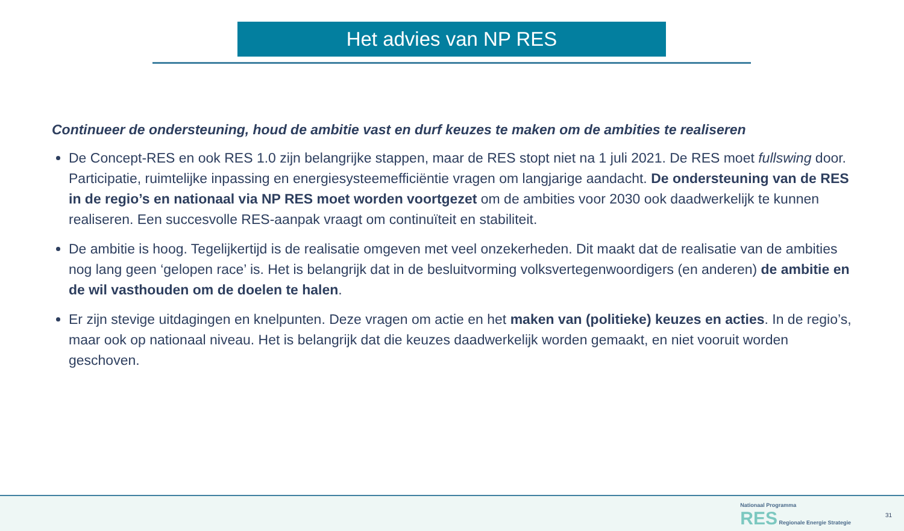Het advies van NP RES
Continueer de ondersteuning, houd de ambitie vast en durf keuzes te maken om de ambities te realiseren
De Concept-RES en ook RES 1.0 zijn belangrijke stappen, maar de RES stopt niet na 1 juli 2021. De RES moet fullswing door. Participatie, ruimtelijke inpassing en energiesysteemefficiëntie vragen om langjarige aandacht. De ondersteuning van de RES in de regio’s en nationaal via NP RES moet worden voortgezet om de ambities voor 2030 ook daadwerkelijk te kunnen realiseren. Een succesvolle RES-aanpak vraagt om continuïteit en stabiliteit.
De ambitie is hoog. Tegelijkertijd is de realisatie omgeven met veel onzekerheden. Dit maakt dat de realisatie van de ambities nog lang geen ‘gelopen race’ is. Het is belangrijk dat in de besluitvorming volksvertegenwoordigers (en anderen) de ambitie en de wil vasthouden om de doelen te halen.
Er zijn stevige uitdagingen en knelpunten. Deze vragen om actie en het maken van (politieke) keuzes en acties. In de regio’s, maar ook op nationaal niveau. Het is belangrijk dat die keuzes daadwerkelijk worden gemaakt, en niet vooruit worden geschoven.
Nationaal Programma
RES Regionale Energie Strategie
31